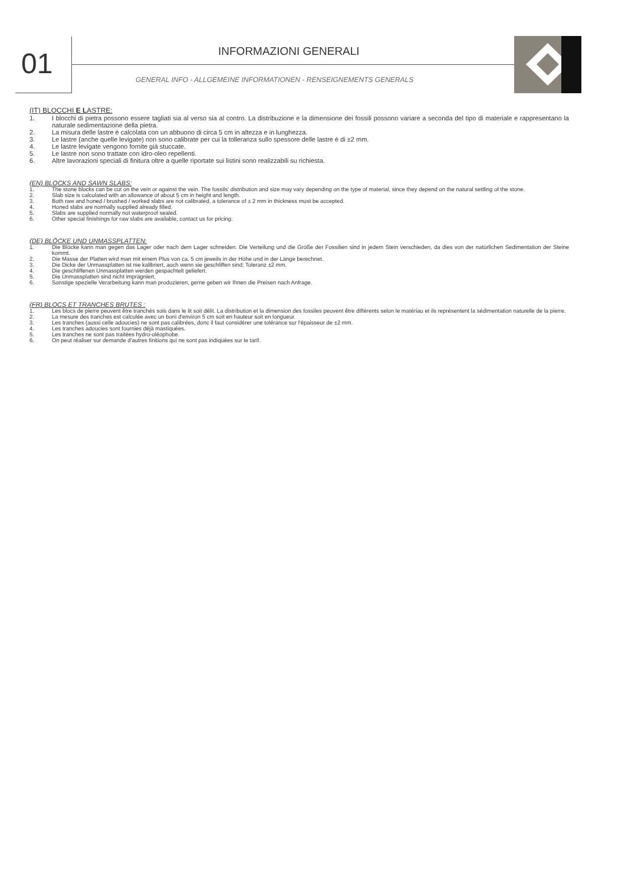01 INFORMAZIONI GENERALI
GENERAL INFO - ALLGEMEINE INFORMATIONEN - RENSEIGNEMENTS GENERALS
(IT) BLOCCHI E LASTRE:
1. I blocchi di pietra possono essere tagliati sia al verso sia al contro. La distribuzione e la dimensione dei fossili possono variare a seconda del tipo di materiale e rappresentano la naturale sedimentazione della pietra.
2. La misura delle lastre è calcolata con un abbuono di circa 5 cm in altezza e in lunghezza.
3. Le lastre (anche quelle levigate) non sono calibrate per cui la tolleranza sullo spessore delle lastre è di ±2 mm.
4. Le lastre levigate vengono fornite già stuccate.
5. Le lastre non sono trattate con idro-oleo repellenti.
6. Altre lavorazioni speciali di finitura oltre a quelle riportate sui listini sono realizzabili su richiesta.
(EN) BLOCKS AND SAWN SLABS:
1. The stone blocks can be cut on the vein or against the vein. The fossils' distribution and size may vary depending on the type of material, since they depend on the natural settling of the stone.
2. Slab size is calculated with an allowance of about 5 cm in height and length.
3. Both raw and honed / brushed / worked slabs are not calibrated, a tolerance of ± 2 mm in thickness must be accepted.
4. Honed slabs are normally supplied already filled.
5. Slabs are supplied normally not waterproof sealed.
6. Other special finishings for raw slabs are available, contact us for pricing.
(DE) BLÖCKE UND UNMASSPLATTEN:
1. Die Blöcke kann man gegen das Lager oder nach dem Lager schneiden. Die Verteilung und die Größe der Fossilien sind in jedem Stein verschieden, da dies von der natürlichen Sedimentation der Steine kommt.
2. Die Masse der Platten wird man mit einem Plus von ca. 5 cm jeweils in der Höhe und in der Länge berechnet.
3. Die Dicke der Unmassplatten ist nie kalibriert, auch wenn sie geschliffen sind; Toleranz ±2 mm.
4. Die geschliffenen Unmassplatten werden gespachtelt geliefert.
5. Die Unmassplatten sind nicht imprägniert.
6. Sonstige spezielle Verarbeitung kann man produzieren, gerne geben wir Ihnen die Preisen nach Anfrage.
(FR) BLOCS ET TRANCHES BRUTES :
1. Les blocs de pierre peuvent être tranchés sois dans le lit soit délit. La distribution et la dimension des fossiles peuvent être différents selon le matériau et ils représentent la sédimentation naturelle de la pierre.
2. La mesure des tranches est calculée avec un boni d'environ 5 cm soit en hauteur soit en longueur.
3. Les tranches (aussi celle adoucies) ne sont pas calibrées, donc il faut considérer une tolérance sur l'épaisseur de ±2 mm.
4. Les tranches adoucies sont fournies déjà mastiquées.
5. Les tranches ne sont pas traitées hydro-oléophobe.
6. On peut réaliser sur demande d'autres finitions qui ne sont pas indiquées sur le tarif.